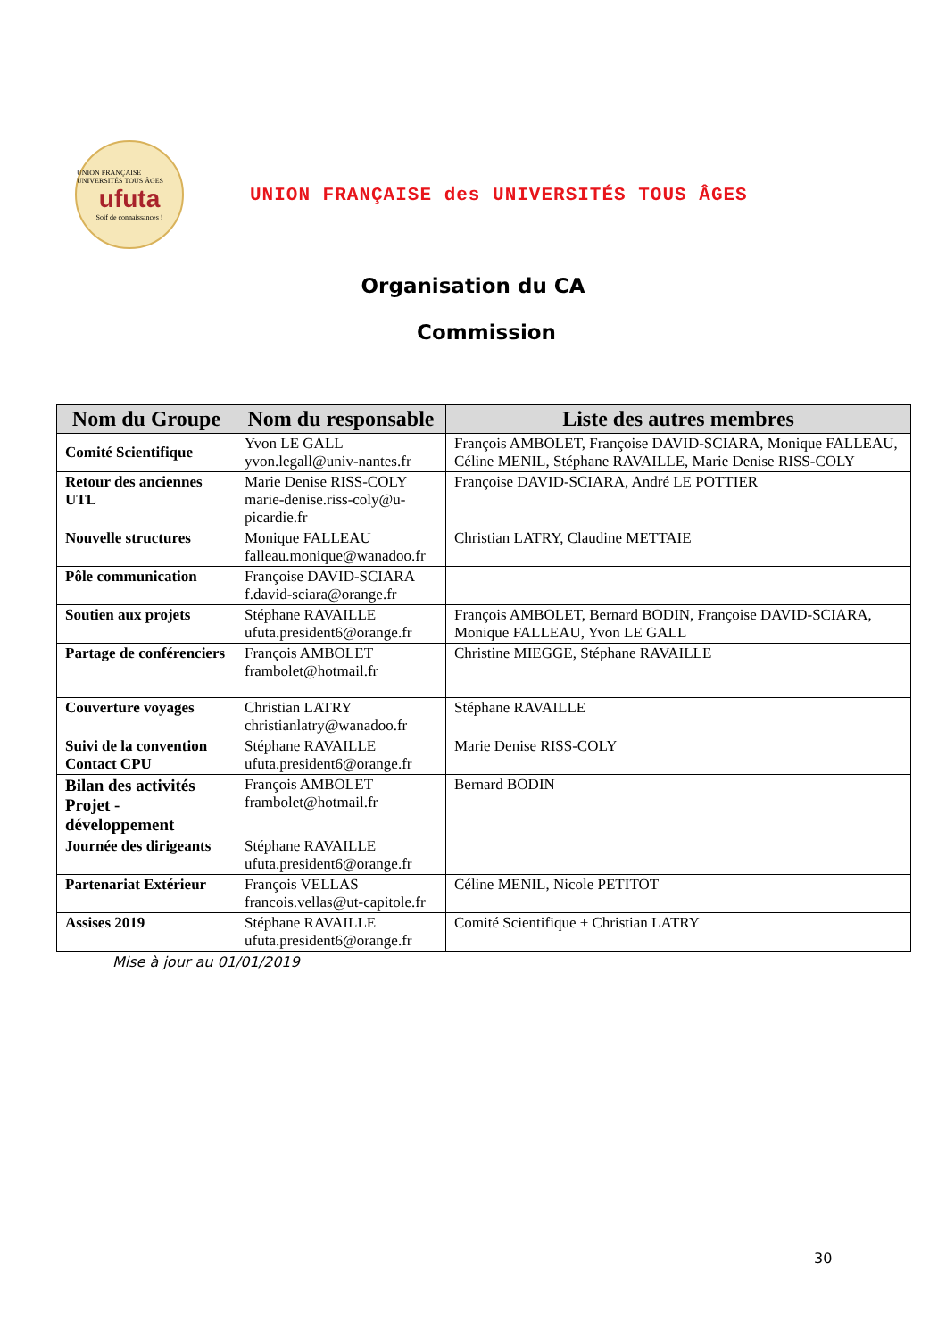UNION FRANÇAISE UNIVERSITÉS TOUS ÂGES
ufuta
Soif de connaissances !
UNION FRANÇAISE des UNIVERSITÉS TOUS ÂGES
Organisation du CA
Commission
| Nom du Groupe | Nom du responsable | Liste des autres membres |
| --- | --- | --- |
| Comité Scientifique | Yvon LE GALL yvon.legall@univ-nantes.fr | François AMBOLET, Françoise DAVID-SCIARA, Monique FALLEAU, Céline MENIL, Stéphane RAVAILLE, Marie Denise RISS-COLY |
| Retour des anciennes UTL | Marie Denise RISS-COLY marie-denise.riss-coly@u-picardie.fr | Françoise DAVID-SCIARA, André LE POTTIER |
| Nouvelle structures | Monique FALLEAU falleau.monique@wanadoo.fr | Christian LATRY, Claudine METTAIE |
| Pôle communication | Françoise DAVID-SCIARA f.david-sciara@orange.fr | |
| Soutien aux projets | Stéphane RAVAILLE ufuta.president6@orange.fr | François AMBOLET, Bernard BODIN, Françoise DAVID-SCIARA, Monique FALLEAU, Yvon LE GALL |
| Partage de conférenciers | François AMBOLET frambolet@hotmail.fr | Christine MIEGGE, Stéphane RAVAILLE |
| Couverture voyages | Christian LATRY christianlatry@wanadoo.fr | Stéphane RAVAILLE |
| Suivi de la convention Contact CPU | Stéphane RAVAILLE ufuta.president6@orange.fr | Marie Denise RISS-COLY |
| Bilan des activités Projet - développement | François AMBOLET frambolet@hotmail.fr | Bernard BODIN |
| Journée des dirigeants | Stéphane RAVAILLE ufuta.president6@orange.fr | |
| Partenariat Extérieur | François VELLAS francois.vellas@ut-capitole.fr | Céline MENIL, Nicole PETITOT |
| Assises 2019 | Stéphane RAVAILLE ufuta.president6@orange.fr | Comité Scientifique + Christian LATRY |
Mise à jour au 01/01/2019
30